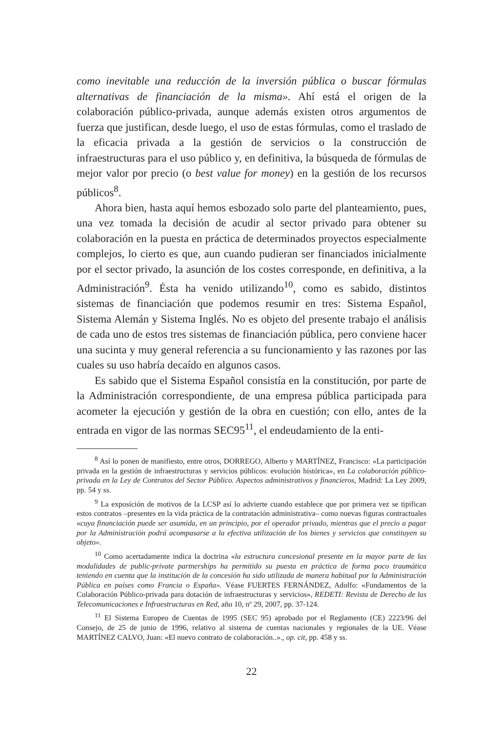como inevitable una reducción de la inversión pública o buscar fórmulas alternativas de financiación de la misma». Ahí está el origen de la colaboración público-privada, aunque además existen otros argumentos de fuerza que justifican, desde luego, el uso de estas fórmulas, como el traslado de la eficacia privada a la gestión de servicios o la construcción de infraestructuras para el uso público y, en definitiva, la búsqueda de fórmulas de mejor valor por precio (o best value for money) en la gestión de los recursos públicos<sup>8</sup>.
Ahora bien, hasta aquí hemos esbozado solo parte del planteamiento, pues, una vez tomada la decisión de acudir al sector privado para obtener su colaboración en la puesta en práctica de determinados proyectos especialmente complejos, lo cierto es que, aun cuando pudieran ser financiados inicialmente por el sector privado, la asunción de los costes corresponde, en definitiva, a la Administración<sup>9</sup>. Ésta ha venido utilizando<sup>10</sup>, como es sabido, distintos sistemas de financiación que podemos resumir en tres: Sistema Español, Sistema Alemán y Sistema Inglés. No es objeto del presente trabajo el análisis de cada uno de estos tres sistemas de financiación pública, pero conviene hacer una sucinta y muy general referencia a su funcionamiento y las razones por las cuales su uso habría decaído en algunos casos.
Es sabido que el Sistema Español consistía en la constitución, por parte de la Administración correspondiente, de una empresa pública participada para acometer la ejecución y gestión de la obra en cuestión; con ello, antes de la entrada en vigor de las normas SEC95<sup>11</sup>, el endeudamiento de la enti-
<sup>8</sup> Así lo ponen de manifiesto, entre otros, DORREGO, Alberto y MARTÍNEZ, Francisco: «La participación privada en la gestión de infraestructuras y servicios públicos: evolución histórica», en La colaboración público-privada en la Ley de Contratos del Sector Público. Aspectos administrativos y financieros, Madrid: La Ley 2009, pp. 54 y ss.
<sup>9</sup> La exposición de motivos de la LCSP así lo advierte cuando establece que por primera vez se tipifican estos contratos –presentes en la vida práctica de la contratación administrativa– como nuevas figuras contractuales «cuya financiación puede ser asumida, en un principio, por el operador privado, mientras que el precio a pagar por la Administración podrá acompasarse a la efectiva utilización de los bienes y servicios que constituyen su objeto».
<sup>10</sup> Como acertadamente indica la doctrina «la estructura concesional presente en la mayor parte de las modalidades de public-private partnerships ha permitido su puesta en práctica de forma poco traumática teniendo en cuenta que la institución de la concesión ha sido utilizada de manera habitual por la Administración Pública en países como Francia o España». Véase FUERTES FERNÁNDEZ, Adolfo: «Fundamentos de la Colaboración Público-privada para dotación de infraestructuras y servicios», REDETI: Revista de Derecho de las Telecomunicaciones e Infraestructuras en Red, año 10, nº 29, 2007, pp. 37-124.
<sup>11</sup> El Sistema Europeo de Cuentas de 1995 (SEC 95) aprobado por el Reglamento (CE) 2223/96 del Consejo, de 25 de junio de 1996, relativo al sistema de cuentas nacionales y regionales de la UE. Véase MARTÍNEZ CALVO, Juan: «El nuevo contrato de colaboración..»., op. cit, pp. 458 y ss.
22